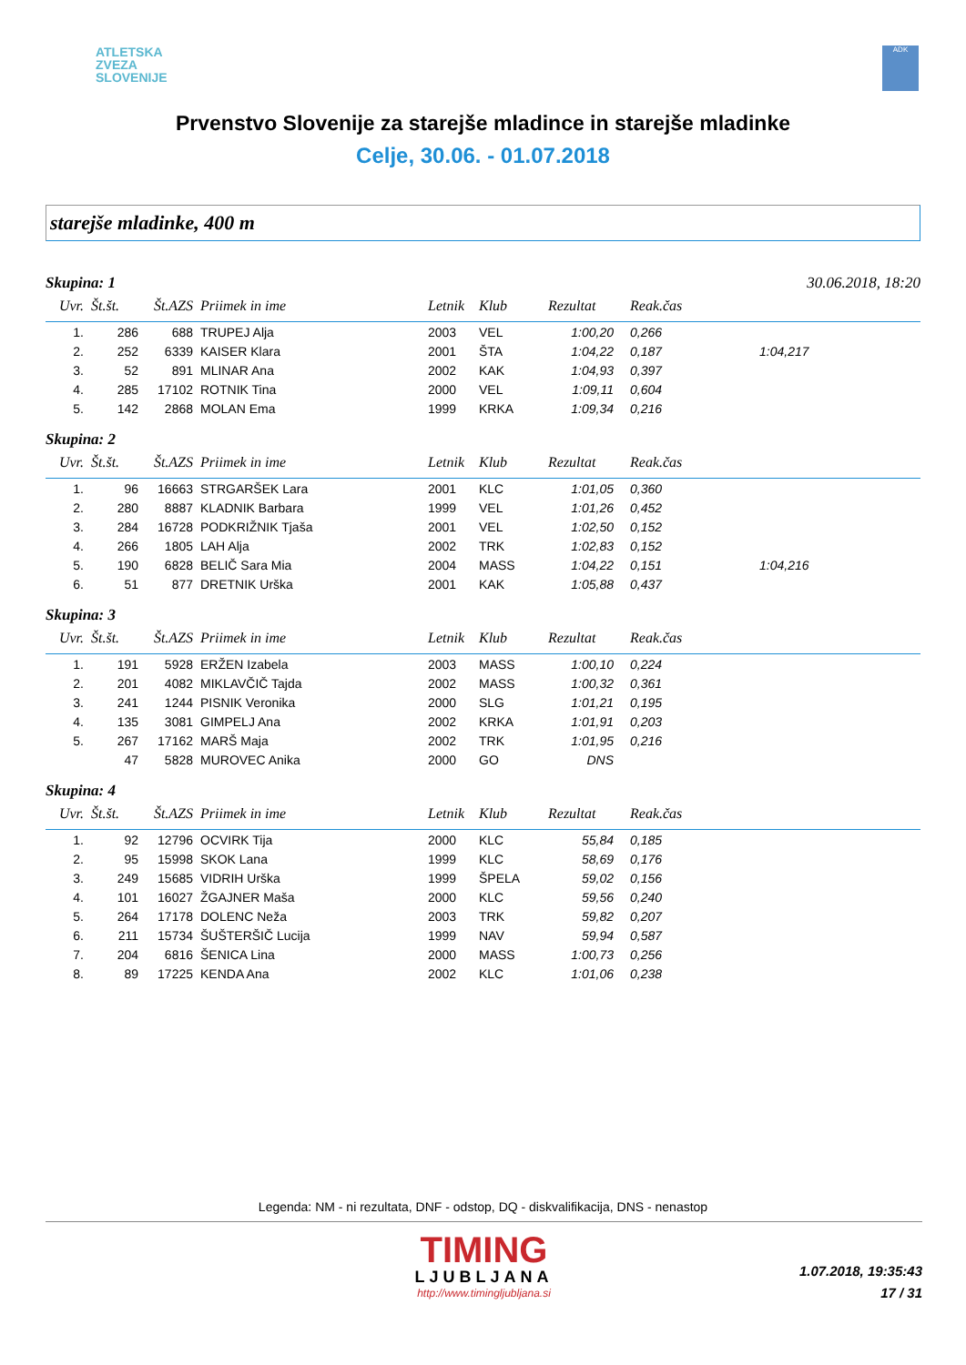ATLETSKA
ZVEZA
SLOVENIJE
ADK
Prvenstvo Slovenije za starejše mladince in starejše mladinke
Celje, 30.06. - 01.07.2018
starejše mladinke, 400 m
Skupina: 1 30.06.2018, 18:20
| Uvr. | Št.št. | Št.AZS | Priimek in ime | Letnik | Klub | Rezultat | Reak.čas | |
| --- | --- | --- | --- | --- | --- | --- | --- | --- |
| 1. | 286 | 688 | TRUPEJ Alja | 2003 | VEL | 1:00,20 | 0,266 | |
| 2. | 252 | 6339 | KAISER Klara | 2001 | ŠTA | 1:04,22 | 0,187 | 1:04,217 |
| 3. | 52 | 891 | MLINAR Ana | 2002 | KAK | 1:04,93 | 0,397 | |
| 4. | 285 | 17102 | ROTNIK Tina | 2000 | VEL | 1:09,11 | 0,604 | |
| 5. | 142 | 2868 | MOLAN Ema | 1999 | KRKA | 1:09,34 | 0,216 | |
Skupina: 2
| Uvr. | Št.št. | Št.AZS | Priimek in ime | Letnik | Klub | Rezultat | Reak.čas | |
| --- | --- | --- | --- | --- | --- | --- | --- | --- |
| 1. | 96 | 16663 | STRGARŠEK Lara | 2001 | KLC | 1:01,05 | 0,360 | |
| 2. | 280 | 8887 | KLADNIK Barbara | 1999 | VEL | 1:01,26 | 0,452 | |
| 3. | 284 | 16728 | PODKRIŽNIK Tjaša | 2001 | VEL | 1:02,50 | 0,152 | |
| 4. | 266 | 1805 | LAH Alja | 2002 | TRK | 1:02,83 | 0,152 | |
| 5. | 190 | 6828 | BELIČ Sara Mia | 2004 | MASS | 1:04,22 | 0,151 | 1:04,216 |
| 6. | 51 | 877 | DRETNIK Urška | 2001 | KAK | 1:05,88 | 0,437 | |
Skupina: 3
| Uvr. | Št.št. | Št.AZS | Priimek in ime | Letnik | Klub | Rezultat | Reak.čas | |
| --- | --- | --- | --- | --- | --- | --- | --- | --- |
| 1. | 191 | 5928 | ERŽEN Izabela | 2003 | MASS | 1:00,10 | 0,224 | |
| 2. | 201 | 4082 | MIKLAVČIČ Tajda | 2002 | MASS | 1:00,32 | 0,361 | |
| 3. | 241 | 1244 | PISNIK Veronika | 2000 | SLG | 1:01,21 | 0,195 | |
| 4. | 135 | 3081 | GIMPELJ Ana | 2002 | KRKA | 1:01,91 | 0,203 | |
| 5. | 267 | 17162 | MARŠ Maja | 2002 | TRK | 1:01,95 | 0,216 | |
| | 47 | 5828 | MUROVEC Anika | 2000 | GO | DNS | | |
Skupina: 4
| Uvr. | Št.št. | Št.AZS | Priimek in ime | Letnik | Klub | Rezultat | Reak.čas | |
| --- | --- | --- | --- | --- | --- | --- | --- | --- |
| 1. | 92 | 12796 | OCVIRK Tija | 2000 | KLC | 55,84 | 0,185 | |
| 2. | 95 | 15998 | SKOK Lana | 1999 | KLC | 58,69 | 0,176 | |
| 3. | 249 | 15685 | VIDRIH Urška | 1999 | ŠPELA | 59,02 | 0,156 | |
| 4. | 101 | 16027 | ŽGAJNER Maša | 2000 | KLC | 59,56 | 0,240 | |
| 5. | 264 | 17178 | DOLENC Neža | 2003 | TRK | 59,82 | 0,207 | |
| 6. | 211 | 15734 | ŠUŠTERŠIČ Lucija | 1999 | NAV | 59,94 | 0,587 | |
| 7. | 204 | 6816 | ŠENICA Lina | 2000 | MASS | 1:00,73 | 0,256 | |
| 8. | 89 | 17225 | KENDA Ana | 2002 | KLC | 1:01,06 | 0,238 | |
Legenda: NM - ni rezultata, DNF - odstop, DQ - diskvalifikacija, DNS - nenastop
TIMING
LJUBLJANA
http://www.timingljubljana.si
1.07.2018, 19:35:43
17 / 31